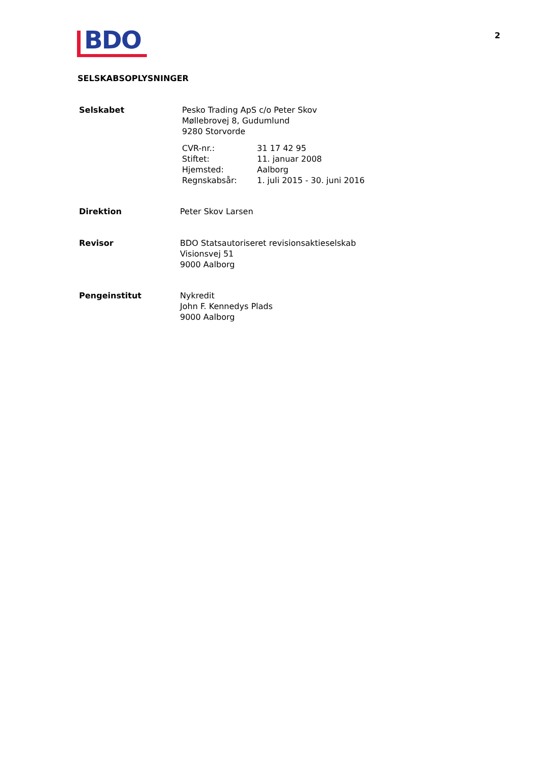BDO 2
SELSKABSOPLYSNINGER
Selskabet Pesko Trading ApS c/o Peter Skov
Møllebrovej 8, Gudumlund
9280 Storvorde
CVR-nr.:
Stiftet:
Hjemsted:
Regnskabsår:
31 17 42 95
11. januar 2008
Aalborg
1. juli 2015 - 30. juni 2016
Direktion Peter Skov Larsen
Revisor BDO Statsautoriseret revisionsaktieselskab
Visionsvej 51
9000 Aalborg
Pengeinstitut Nykredit
John F. Kennedys Plads
9000 Aalborg